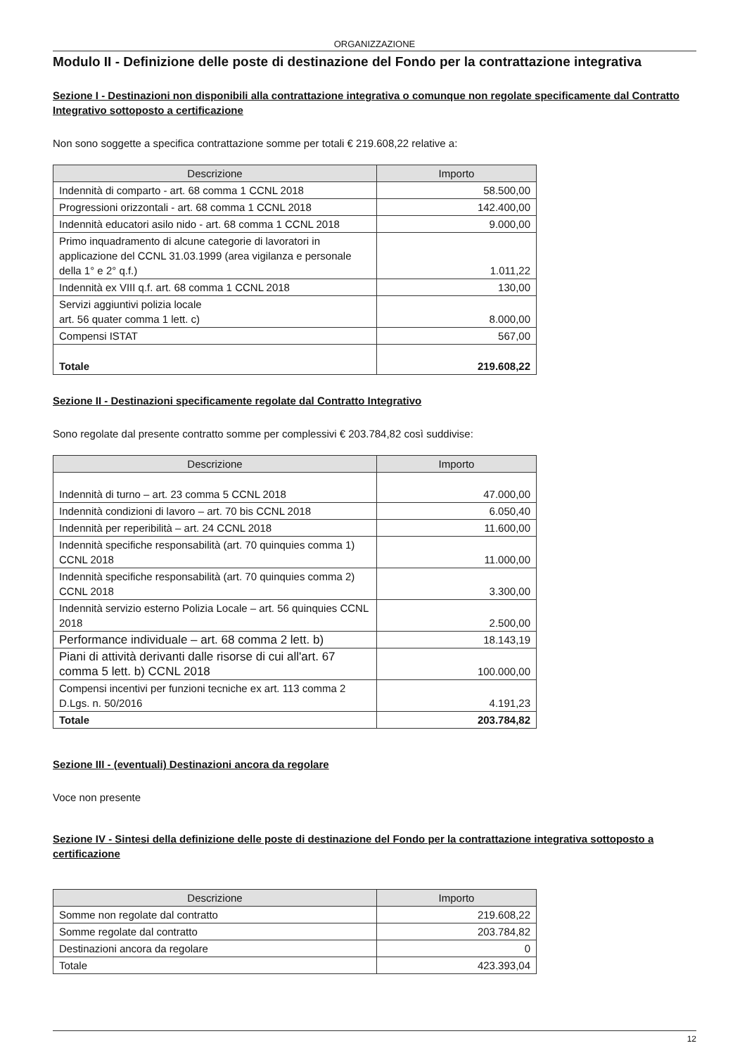ORGANIZZAZIONE
Modulo II - Definizione delle poste di destinazione del Fondo per la contrattazione integrativa
Sezione I - Destinazioni non disponibili alla contrattazione integrativa o comunque non regolate specificamente dal Contratto Integrativo sottoposto a certificazione
Non sono soggette a specifica contrattazione somme per totali € 219.608,22 relative a:
| Descrizione | Importo |
| --- | --- |
| Indennità di comparto - art. 68 comma 1 CCNL 2018 | 58.500,00 |
| Progressioni orizzontali - art. 68 comma 1 CCNL 2018 | 142.400,00 |
| Indennità educatori asilo nido - art. 68 comma 1 CCNL 2018 | 9.000,00 |
| Primo inquadramento di alcune categorie di lavoratori in applicazione del CCNL 31.03.1999 (area vigilanza e personale della 1° e 2° q.f.) | 1.011,22 |
| Indennità ex VIII q.f. art. 68 comma 1 CCNL 2018 | 130,00 |
| Servizi aggiuntivi polizia locale art. 56 quater comma 1 lett. c) | 8.000,00 |
| Compensi ISTAT | 567,00 |
| Totale | 219.608,22 |
Sezione II - Destinazioni specificamente regolate dal Contratto Integrativo
Sono regolate dal presente contratto somme per complessivi € 203.784,82 così suddivise:
| Descrizione | Importo |
| --- | --- |
| Indennità di turno – art. 23 comma 5 CCNL 2018 | 47.000,00 |
| Indennità condizioni di lavoro – art. 70 bis CCNL 2018 | 6.050,40 |
| Indennità per reperibilità – art. 24 CCNL 2018 | 11.600,00 |
| Indennità specifiche responsabilità (art. 70 quinquies comma 1) CCNL 2018 | 11.000,00 |
| Indennità specifiche responsabilità (art. 70 quinquies comma 2) CCNL 2018 | 3.300,00 |
| Indennità servizio esterno Polizia Locale – art. 56 quinquies CCNL 2018 | 2.500,00 |
| Performance individuale – art. 68 comma 2 lett. b) | 18.143,19 |
| Piani di attività derivanti dalle risorse di cui all'art. 67 comma 5 lett. b) CCNL 2018 | 100.000,00 |
| Compensi incentivi per funzioni tecniche ex art. 113 comma 2 D.Lgs. n. 50/2016 | 4.191,23 |
| Totale | 203.784,82 |
Sezione III - (eventuali) Destinazioni ancora da regolare
Voce non presente
Sezione IV - Sintesi della definizione delle poste di destinazione del Fondo per la contrattazione integrativa sottoposto a certificazione
| Descrizione | Importo |
| --- | --- |
| Somme non regolate dal contratto | 219.608,22 |
| Somme regolate dal contratto | 203.784,82 |
| Destinazioni ancora da regolare | 0 |
| Totale | 423.393,04 |
12